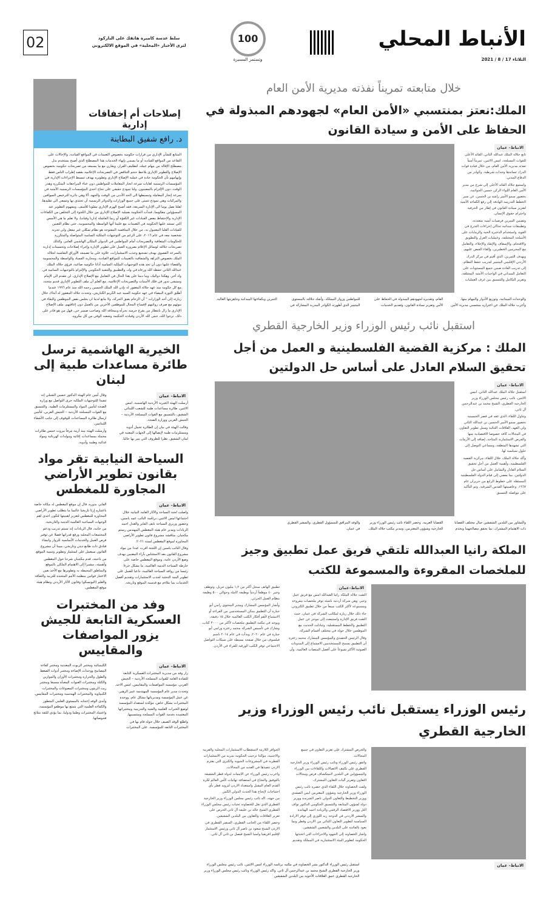الأنباط المحلي
الثلاثاء 17 / 8 / 2021
100
وتستمر المسيرة
سلط عدسة كاميرة هاتفك على الباركود
لترى الأخبار «المحلية» في الموقع الالكتروني
02
خلال متابعته تمريناً نفذته مديرية الأمن العام
الملك:نعتز بمنتسبي «الأمن العام» لجهودهم المبذولة في الحفاظ على الأمن و سيادة القانون
الانباط– عمان
تابع جلالة الملك عبدالله الثاني، القائد الأعلى للقوات المسلحة، امس الاثنين، تمريناً أمنياً نفذته مديرية الأمن العام، من خلال قيادة قوات الدرك تساندها وحدات شرطية، وكوادر من الدفاع المدني.
واستمع جلالة القائد الأعلى إلى شرح من مدير الأمن العام اللواء الركن حسين الحواتمة، بحضور سمو الأمير راشد بن الحسن، عن سير الخطط التدريبية الهادفة إلى رفع الكفاءة الأمنية لتعزيز سيادة القانون في إطار من الحرفية واحترام حقوق الإنسان.
وتضمن التمرين فرضيات أمنية متعددة، وتطبيقات ميدانية تحاكي إجراءات التدرج في القوة، واستخدام الذخيرة الحية والرمايات على الأسلحة المختلفة، وعمليات العزل والتطويق والاقتحام، والإسعاف والإنقاذ والإخلاء، والتعامل مع المجرمين الخطيرين، وإلقاء القبض عليهم.
ويهدف التمرين، الذي أقيم في مركز الدرك الأردني الإقليمي المتميز لتدريب حفظ النظام، إلى تدريب القادة ضمن جميع المستويات على التعامل الميداني في الواجبات الأمنية المختلفة، وتعزيز التكامل والتنسيق بين غرف العمليات
والوحدات الميدانية، وتوزيع الأدوار والمهام بينها. وأعرب جلالة الملك عن اعتزازه بمنتسبي مديرية الأمن العام، وتقديره لجهودهم المبذولة في الحفاظ على الأمن وتعزيز سيادة القانون، وتقديم الخدمات للمواطنين وزوار المملكة. وأشاد جلالته بالمستوى المتميز الذي أظهرته الكوادر المدربة المشاركة في التمرين وبكفاءتها الميدانية وجاهزيتها العالية.
استقبل نائب رئيس الوزراء وزير الخارجية القطري
الملك : مركزية القضية الفلسطينية و العمل من أجل تحقيق السلام العادل على أساس حل الدولتين
الانباط– عمان
استقبل جلالة الملك عبدالله الثاني، امس الاثنين، نائب رئيس مجلس الوزراء وزير الخارجية القطري، الشيخ محمد بن عبدالرحمن آل ثاني.
وتناول اللقاء، الذي عقد في قصر الحسينية بحضور سمو الأمير الحسين بن عبدالله الثاني ولي العهد، العلاقات الثنائية وسبل تطوير التعاون في المجالات كافة خصوصا الاقتصادية منها والفرص الاستثمارية المتاحة، إضافة إلى الأزمات التي تشهدها المنطقة، ومساعي التوصل إلى حلول سياسية لها.
وأكد جلالة الملك، خلال اللقاء، مركزية القضية الفلسطينية، وأهمية العمل من أجل تحقيق السلام العادل والشامل على أساس حل الدولتين، بما يفضي إلى قيام الدولة الفلسطينية المستقلة على خطوط الرابع من حزيران عام ١٩٦٧، وعاصمتها القدس الشرقية. وتم التأكيد على مواصلة التنسيق
والتشاور بين البلدين الشقيقين حيال مختلف القضايا ذات الاهتمام المشترك، بما يحقق مصالحهما ويخدم القضايا العربية. وحضر اللقاء نائب رئيس الوزراء وزير الخارجية وشؤون المغتربين، ومدير مكتب جلالة الملك، والوفد المرافق للمسؤول القطري، والسفير القطري في عمان.
الملكة رانيا العبدالله تلتقي فريق عمل تطبيق وجيز للملخصات المقروءة والمسموعة للكتب
الانباط–عمان
التقت جلالة الملكة رانيا العبدالله امس مع فريق عمل وجيز، وهي شركة أردنية ناشئة توفر ملخصات مقروءة ومسموعة لأكثر الكتب مبيعاً من خلال تطبيق الكتروني.
جاء ذلك خلال زيارة لمكاتب الشركة في عمان، حيث التقت فريق الإدارة واستمعت إلى موجز عن عمل التطبيق والخطط المستقبلية. وتبادلت الحديث مع الموظفين خلال جولة في مختلف أقسام الشركة.
وقال الرئيس التنفيذي والمؤسس المشارك محمد زعترة أن التطبيق يسمح للمستخدمين الاستماع إلى المدونات الصوتية الأكثر شيوعاً على أفضل المنصات العالمية، وأن تطبيق الهاتف سجل أكثر من ١٫٢ مليون تنزيل. وتوظف وجيز ٤٠ موظفاً أردنياً بوظيفة كاملة وحوالي ٥٠٠ وظيفة بنظام العمل الجزئي.
وأشار المؤسس المشارك ومدير المحتوى رامي أبو جبارة أن التطبيق يمكن المستخدمين من القراءة أو الاستماع لأهم أفكار الكتب العالمية خلال ١٥ دقيقة، ويوجد في مكتبة التطبيق ملخصات لأكثر من ٣٠٠٠ كتاب. وشارك في تأسيس الشركة محمد زعترة ورامي أبو جبارة في عام ٢٠٢٠، وبدأت في عام ٢٠١٤ باسم فيلسوف من خلال صفحة بسيطة على شبكات التواصل الاجتماعي توفر الكتب الورقية للقراء في الأردن.
رئيس الوزراء يستقبل نائب رئيس الوزراء وزير الخارجية القطري
والحرص المشترك على تعزيز التعاون في جميع المجالات.
واتفق رئيس الوزراء ونائب رئيس الوزراء وزير الخارجية القطري على تكثيف الاتصالات واللقاءات بين الوزراء والمسؤولين في البلدين لاستكشاف فرص ومجالات التعاون وتعزيز آليات التعاون المشترك.
ولفت الخصاونة خلال اللقاء الذي حضره نائب رئيس الوزراء وزير الخارجية وشؤون المغتربين ايمن الصفدي ووزير التخطيط والتعاون الدولي ناصر الشريدة ووزير دولة لشؤون المتابعة والتنسيق الحكومي الدكتور نواف التل ووزير الاقتصاد الرقمي والريادة احمد الهناندة والسفير الاردني في الدوحة زيد اللوزي إلى توفر الارادة السياسية لتطوير التعاون الثنائي بين الاردن وقطر وبما يعود بالفائدة على البلدين والشعبين الشقيقين.
واشار الخصاونة إلى الجهود والاجراءات التي اتخذتها الحكومة لتطوير البيئة الاستثمارية في المملكة وتقديم الحوافز اللازمة لاستقطاب الاستثمارات المحلية والعربية والاجنبية، مؤكدا ترحيب الحكومة بمزيد من الاستثمارات القطرية في المشروعات الحيوية والكبرى التي يعتزم الاردن تنفيذها في العديد من المجالات.
واعرب رئيس الوزراء عن الامنيات لدولة قطر الشقيقة بالتوفيق والنجاح في استضافة نهائيات كأس العالم لكرة القدم العام المقبل واستعداد الاردن لتزويد قطر بأي احتياجات لإنجاح هذا الحدث الدولي الكبير.
من جهته، اكد نائب رئيس مجلس الوزراء وزير الخارجية القطري الذي نقل للخصاونة تحيات رئيس مجلس الوزراء القطري الشيخ خالد بن خليفة آل ثاني الحرص على تعزيز العلاقات والتعاون بين البلدين الشقيقين.
وحضر اللقاء من الجانب القطري، السفير القطري في الاردن الشيخ سعود بن ناصر آل ثاني ورئيس الاستثمار لإقليم افريقيا واسيا الشيخ فيصل بن ثاني آل ثاني.
الانباط– عمان
استقبل رئيس الوزراء الدكتور بشر الخصاونة في مكتبه برئاسة الوزراء امس الاثنين، نائب رئيس مجلس الوزراء وزير الخارجية القطري الشيخ محمد بن عبدالرحمن آل ثاني. واكد رئيس الوزراء ونائب رئيس مجلس الوزراء وزير الخارجية القطري عمق العلاقات الأخوية بين البلدين الشقيقين
إصلاحات أم إخفاقات إدارية
د. رافع شفيق البطاينة
المتابع للشأن الإداري من قرارات حكومية بخصوص التعيينات في المواقع القيادية، والإحالات على التقاعد من المواقع القيادية أو ما يسمى بإنهاء الخدمات هذا المصطلح الذي أصبح يستخدم بدل مصطلح الإقالة من مهام عمله، لتطليف القرار، ويقارن مع ما يسمعه من تصريحات حكومية بخصوص الإصلاح والتطوير الإداري يلاحظ حجم التناقض في التصريحات الإعلامية بقصد إطراب الناس فقط وإيهامهم بأن الحكومة جادة في عملية الإصلاح الإداري وتطويره بهدف تبسيط الإجراءات الإدارية في المؤسسات الرسمية لغايات سرعة انجاز المعاملات للمواطنين دون عناء المراجعات المتكررة وهدر الوقت، دون الإلتزام بالمضمون، ولنا نموذج حقيقي على نجاح احدى المؤسسات الرسمية الأمنية في سرعة إنجاز المعاملة وتبسيطها الى الحد الأدنى من الوقت والجهد، ألا وهي دائرة الترخيص السواقين والمركبات وهي نموذج تتمنى على جميع الوزارات والدوائر الرسمية أن تحتذي بها وتسعى الى تقليدها، لعلنا نصل يوما الى الإدارة السريعة، فقد أصبح الهرم الإداري مقلوبا للأسف، ومفهوم التطوير عند المسؤولين معكوسا، فبدأت الحكومة بعملية الإصلاح الإداري من خلال اللجوء إلى التخلص من الكفاءات الإدارية والإحتفاظ ببعض القيادات غير الكفؤة أو ربما الفاشلة إداريا وقياديا، ولا نعلم ما هي الأسس التي تستند عليها الحكومة في التعيينات مع علمنا أنها الواسطة والمحسوبية، حتى نظام التعيين للقيادات العليا المعمول به، من خلال المنافسة المفتوحة هو نظام شكلي غير مفعل ولي تجربة شخصية معه في عام ٢٠١٦، على الرغم من التوجيهات الملكية السامية المتواصلة والمتكررة للحكومات المتعاقبة والتصريحات أمام المواطنين في الديوان الملكي الهاشمي العامر، وكذلك تصريحات جلالته لوسائل الإعلام بضرورة العمل على تطوير الإدارة وإجراء إصلاحات وتحسينات إدارية بالسرعة القصوى بهدف تشجيع وجذب الاستثمارات، علاوة على ما تضمنته الأوراق النقاشية لجلالة الملك بخصوص النزاهة والشفافية بالتعيينات للمواقع القيادية، ومحاربة الفساد والواسطة والمحسوبية والقضاء عليها دون أن تجد هذه التوجيهات الملكية السامية آذانا حكومية صاغية، فرؤى جلالة الملك عبدالله الثاني حفظه الله ورعاه في واد، والتطبيق والتنفيذ الحكومي والإلتزام بالتوجيهات السامية في واد آخر، وهكذا دواليك، وما دمنا على هذا الحال في التعامل مع الإصلاح الإداري، لن نتقدم الى الإمام وسنبقى ندور في فلك الأمنيات والتصريحات الإعلامية، مع العلم أن ملف التطوير الإداري قديم متجدد مع كل حكومة منذ عهد جلالة المغفور له بإذن الله الملك الحسين رحمه الله منذ عام ١٩٩٦ عندما أطلق الثورة البيضاء في عهد حكومة السيد عبد الكريم الكباريتي، وتحدث جلالة المغفور له آنذاك خلال زيارته إلى أحد الوزارات " أن الزحام يعيق الحركة، ولا مانع لدينا ان يجلس بعض الموظفين والبقاء في بيوتهم مع صرف رواتبهم لإفساح المجال للموظفين الآخرين من بالعمل دون إعاقتهم، ملف الإصلاح الإداري ما زال بانتظار من يقرع جرسه بجرأة وبمخافة الله وصاحب ضمير حي، فهل من هو قادر على ذلك، نرجوا الله، حمى الله الأردن وقيادته الحكيمة وشعبه الوفي من كل مكروه.
الخيرية الهاشمية ترسل طائرة مساعدات طبية إلى لبنان
الانباط– عمان
أرسلت الهيئة الخيرية الأردنية الهاشمية، امس الاثنين، طائرة مساعدات طبية للشعب اللبناني الشقيق، بالتنسيق مع القوات المسلحة الأردنية – الجيش العربي ووزارة الصحة.
وقالت الهيئة في بيان إن الطائرة تحمل أدوية ومستلزمات طبية لإيصالها إلى الجهات المعنية في لبنان الشقيق، نظرا للظروف التي يمر بها حاليا.
وقال أمين عام الهيئة الدكتور حسين الشبلي إنه تنفيذا للتوجيهات الملكية جرى التواصل مع وزارة الصحة لتأمين المواد والمستلزمات الطبية، والتنسيق مع القوات المسلحة الأردنية – الجيش العربي، لتأمين ارسال طائرة المساعدات للوقوف إلى جانب الأشقاء اللبنانيين.
وأرسلت الهيئة منذ أزمة مرفأ بيروت خمس طائرات محملة بمساعدات إغاثية ومولدات كهربائية ومواد غذائية وطبية وأدوية.
السياحة النيابية تقر مواد بقانون تطوير الأراضي المجاورة للمغطس
الانباط– عمان
واصلت لجنة السياحة والآثار العامة النيابية خلال اجتماعها امس الاثنين، برئاسة النائب عبيد ياسين، وحضور وزيري السياحة نايف الفايز والعدل احمد الزيادات ومدير عام هيئة المغطس المهندس رستم مكجيان، مناقشة مشروع قانون تطوير الأراضي المجاورة لموقع المغطس لسنة ٢٠٢١.
وقال النائب ياسين إن اللجنة اقرت عددا من مواد مشروع القانون بعد الاستئناس بآراء المعنيين بهدف وضع الأردن عامة، وموقع المغطس خاصة على خارطة السياحة الدينية العالمية، ما يشكل جزءا رئيسا من روافد السياحة العالمية، داعيا للعمل على تطوير البنية التحتية لجذب الاستثمارات وتقديم أفضل الخدمات بما يتلاءم مع قدسية الموقع وتاريخه.
الفايز، بدوره، قال إن موقع المغطس له مكانة خاصة باعتباره إرثا تاريخيا عالميا ما يتطلب تطوير الأراضي المجاورة للمغطس لتعزيز اهميتها لتكون احدى اهم الوجهات السياحية العالمية الدينية والتاريخية.
من جانبه، قال الزيادات إنه سيتم تدريب ودعم المجتمعات المحلية ورفع قدراتها فضلا عن توفير فرص العمل والخدمات الأساسية للزوار وانشاء فنادق ذات طابع ديني وتاريخي، مبينا أن مشروع القانون سيعمل على استثمار وتطوير وتنمية الموقع.
من ناحيته، قدم مكجيان شرحا حول المغطس وأهميته، مشيرا إلى الاهتمام الملكي بالموقع والمناطق المحيطة به وتطويرها مع الأخذ بعين الاعتبار قوانين منظمة الأمم المتحدة للتربية والثقافة والعلم (اليونسكو) وقانون الآثار الأردني ونظام هيئة موقع المغطس.
وفد من المختبرات العسكرية التابعة للجيش يزور المواصفات والمقاييس
الانباط– عمان
زار وفد من مديرية المختبرات العسكرية التابعة للقيادة العامة للقوات المسلحة الأردنية – الجيش العربي، مؤسسة المواصفات والمقاييس، امس الاحد.
وتحدث مدير عام المؤسسة المهندسة عبير الزهير، عن عمل المؤسسة ومديرياتها بشكل عام، ووحدة المختبرات بشكل خاص، مؤكدة استعداد المؤسسة لوضع الخبرات العلمية والفنية والتدريبية ومختبراتها المعتمدة بخدمة القوات المسلحة ومنتسبيها.
واطلع الوفد الضيف خلال جولة قام بها في المختبرات التابعة للمؤسسة، على المختبرات الكيميائية ومختبر الزيوت المعدنية ومختبر كفاءة المصابيح ووحدات الإضاءة ومختبر أدوات الضغط والطول والحرارة ومختبرات الأوزان والموازين والكتلة ومختبرات العبوات المعبأة مسبقا ومختبر زيت الزيتون ومختبرات المصوغات والمختبرات الكيماوية والمختبرات الهندسية ومختبرات المقاييس.
وأبدى الوفد إعجابه بالمستوى العلمي المتطور والكفاءة العلمية التي يتمتع بها موظفو المؤسسة، واعتماد المختبرات وطنيا ودوليا، بما يؤدي للثقة بنتائج فحوصاتها.